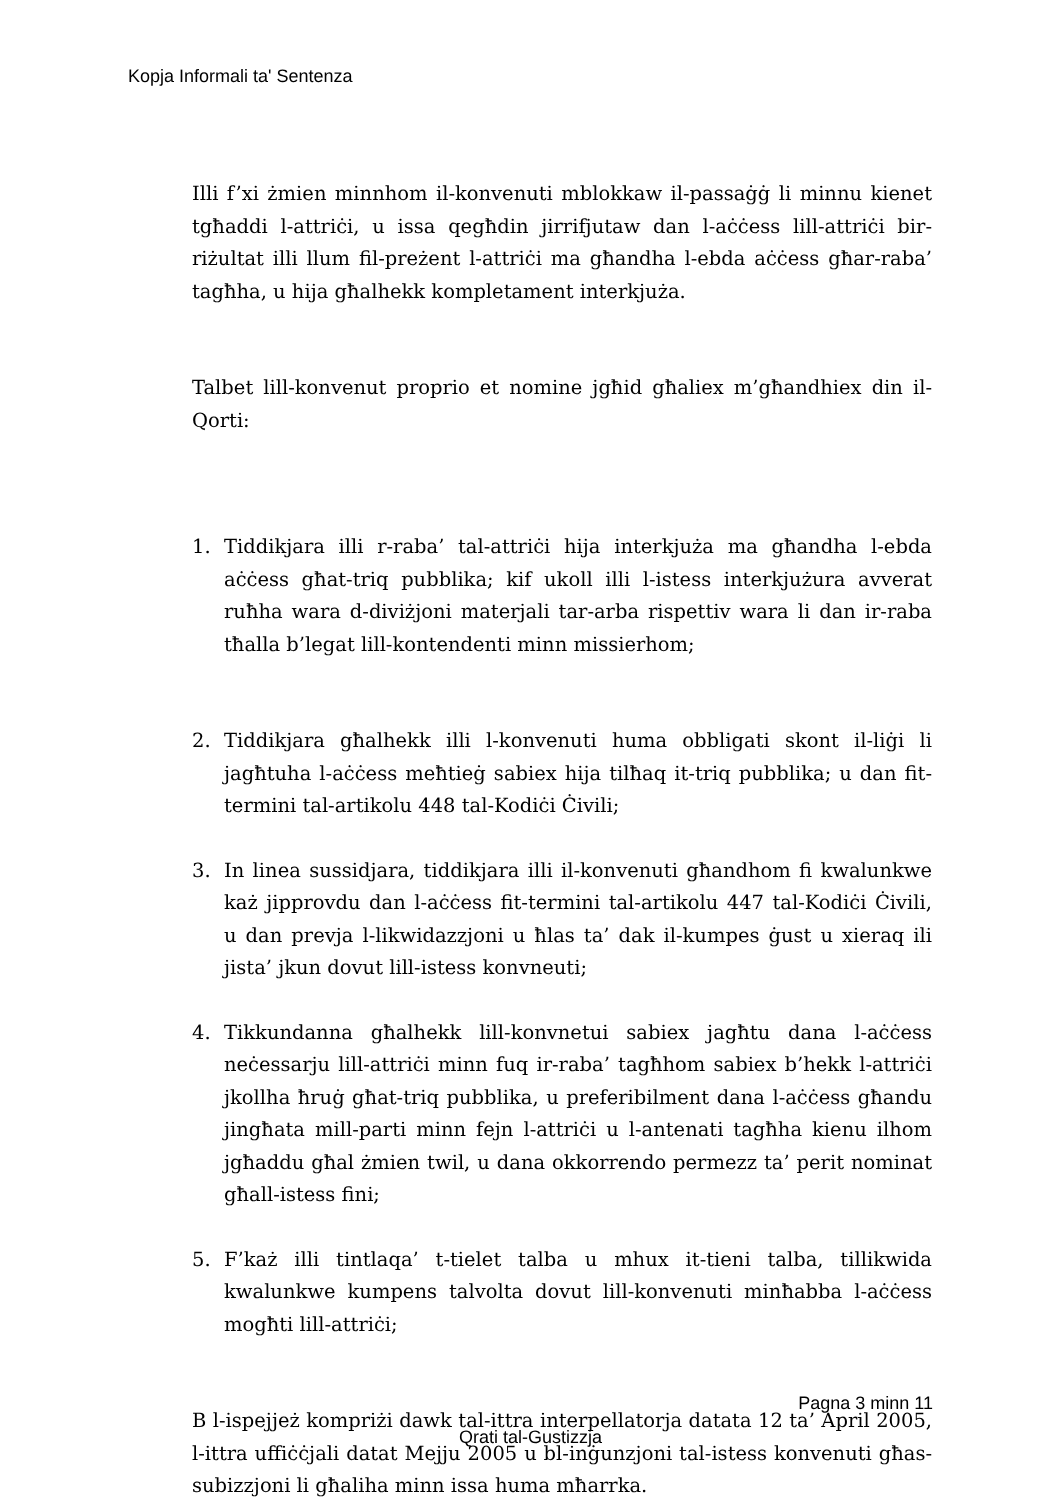Kopja Informali ta' Sentenza
Illi f’xi żmien minnhom il-konvenuti mblokkaw il-passaġġ li minnu kienet tgħaddi l-attriċi, u issa qegħdin jirrifjutaw dan l-aċċess lill-attriċi bir-riżultat illi llum fil-preżent l-attriċi ma għandha l-ebda aċċess għar-raba’ tagħha, u hija għalhekk kompletament interkjuża.
Talbet lill-konvenut proprio et nomine jgħid għaliex m’għandhiex din il-Qorti:
1. Tiddikjara illi r-raba’ tal-attriċi hija interkjuża ma għandha l-ebda aċċess għat-triq pubblika; kif ukoll illi l-istess interkjużura avverat ruħha wara d-diviżjoni materjali tar-arba rispettiv wara li dan ir-raba tħalla b’legat lill-kontendenti minn missierhom;
2. Tiddikjara għalhekk illi l-konvenuti huma obbligati skont il-liġi li jagħtuha l-aċċess meħtieġ sabiex hija tilħaq it-triq pubblika; u dan fit-termini tal-artikolu 448 tal-Kodiċi Ċivili;
3. In linea sussidjara, tiddikjara illi il-konvenuti għandhom fi kwalunkwe każ jipprovdu dan l-aċċess fit-termini tal-artikolu 447 tal-Kodiċi Ċivili, u dan prevja l-likwidazzjoni u ħlas ta’ dak il-kumpes ġust u xieraq ili jista’ jkun dovut lill-istess konvneuti;
4. Tikkundanna għalhekk lill-konvnetui sabiex jagħtu dana l-aċċess neċessarju lill-attriċi minn fuq ir-raba’ tagħhom sabiex b’hekk l-attriċi jkollha ħruġ għat-triq pubblika, u preferibilment dana l-aċċess għandu jingħata mill-parti minn fejn l-attriċi u l-antenati tagħha kienu ilhom jgħaddu għal żmien twil, u dana okkorrendo permezz ta’ perit nominat għall-istess fini;
5. F’każ illi tintlaqa’ t-tielet talba u mhux it-tieni talba, tillikwida kwalunkwe kumpens talvolta dovut lill-konvenuti minħabba l-aċċess mogħti lill-attriċi;
B l-ispejjeż kompriżi dawk tal-ittra interpellatorja datata 12 ta’ April 2005, l-ittra uffiċċjali datat Mejju 2005 u bl-inġunzjoni tal-istess konvenuti għas-subizzjoni li għaliha minn issa huma mħarrka.
Pagna 3 minn 11
Qrati tal-Gustizzja